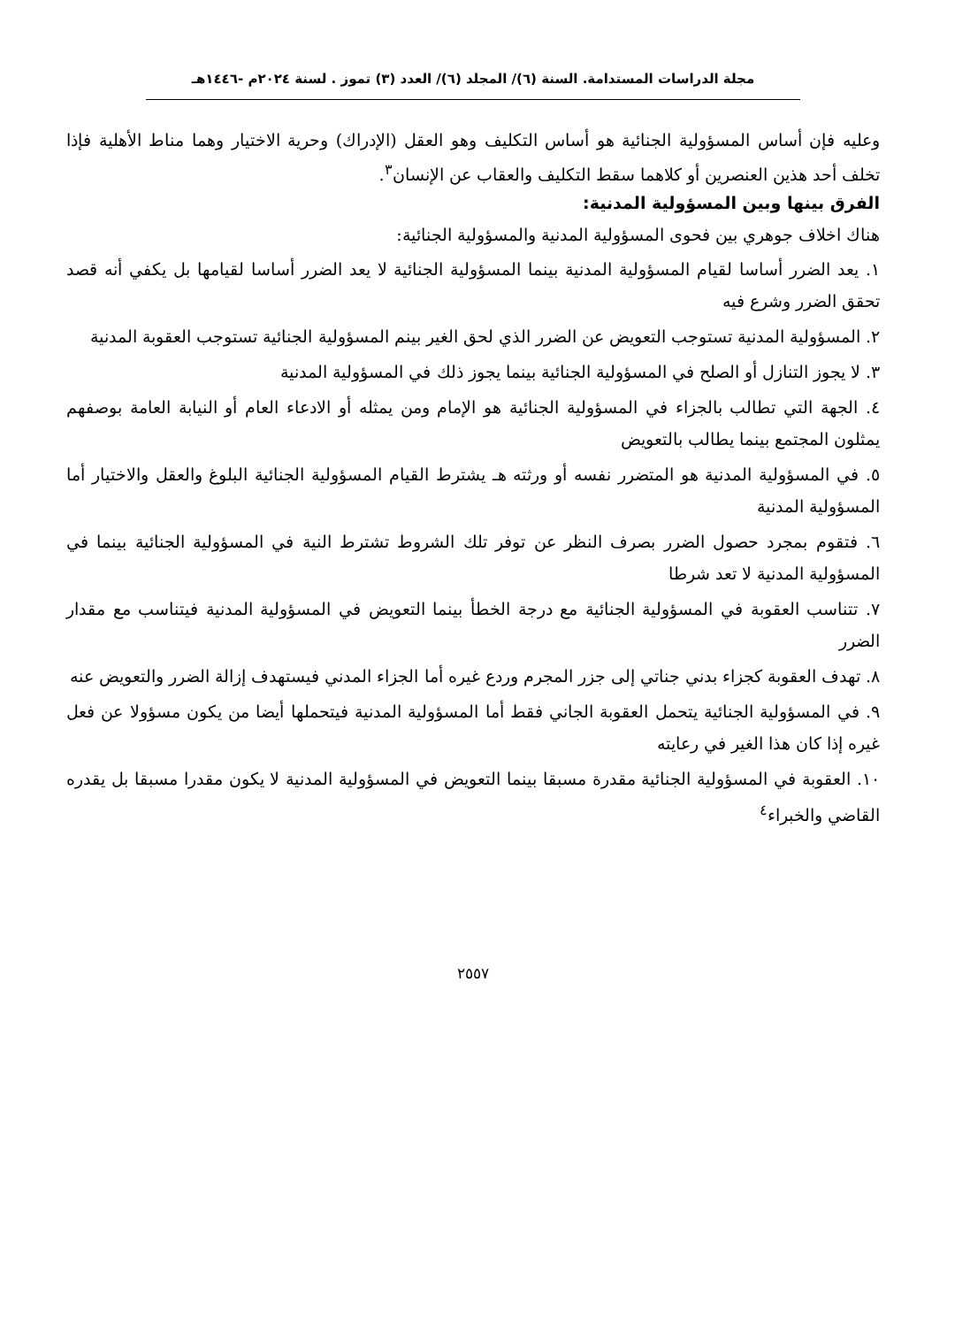مجلة الدراسات المستدامة. السنة (٦)/ المجلد (٦)/ العدد (٣) تموز . لسنة ٢٠٢٤م -١٤٤٦هـ
وعليه فإن أساس المسؤولية الجنائية هو أساس التكليف وهو العقل (الإدراك) وحرية الاختيار وهما مناط الأهلية فإذا تخلف أحد هذين العنصرين أو كلاهما سقط التكليف والعقاب عن الإنسان<sup>٣</sup>.
الفرق بينها وبين المسؤولية المدنية:
هناك اخلاف جوهري بين فحوى المسؤولية المدنية والمسؤولية الجنائية:
١. يعد الضرر أساسا لقيام المسؤولية المدنية بينما المسؤولية الجنائية لا يعد الضرر أساسا لقيامها بل يكفي أنه قصد تحقق الضرر وشرع فيه
٢. المسؤولية المدنية تستوجب التعويض عن الضرر الذي لحق الغير بينم المسؤولية الجنائية تستوجب العقوبة المدنية
٣. لا يجوز التنازل أو الصلح في المسؤولية الجنائية بينما يجوز ذلك في المسؤولية المدنية
٤. الجهة التي تطالب بالجزاء في المسؤولية الجنائية هو الإمام ومن يمثله أو الادعاء العام أو النيابة العامة بوصفهم يمثلون المجتمع بينما يطالب بالتعويض
٥. في المسؤولية المدنية هو المتضرر نفسه أو ورثته هـ يشترط القيام المسؤولية الجنائية البلوغ والعقل والاختيار أما المسؤولية المدنية
٦. فتقوم بمجرد حصول الضرر بصرف النظر عن توفر تلك الشروط تشترط النية في المسؤولية الجنائية بينما في المسؤولية المدنية لا تعد شرطا
٧. تتناسب العقوبة في المسؤولية الجنائية مع درجة الخطأ بينما التعويض في المسؤولية المدنية فيتناسب مع مقدار الضرر
٨. تهدف العقوبة كجزاء بدني جناتي إلى جزر المجرم وردع غيره أما الجزاء المدني فيستهدف إزالة الضرر والتعويض عنه
٩. في المسؤولية الجنائية يتحمل العقوبة الجاني فقط أما المسؤولية المدنية فيتحملها أيضا من يكون مسؤولا عن فعل غيره إذا كان هذا الغير في رعايته
١٠. العقوبة في المسؤولية الجنائية مقدرة مسبقا بينما التعويض في المسؤولية المدنية لا يكون مقدرا مسبقا بل يقدره القاضي والخبراء<sup>٤</sup>
٢٥٥٧